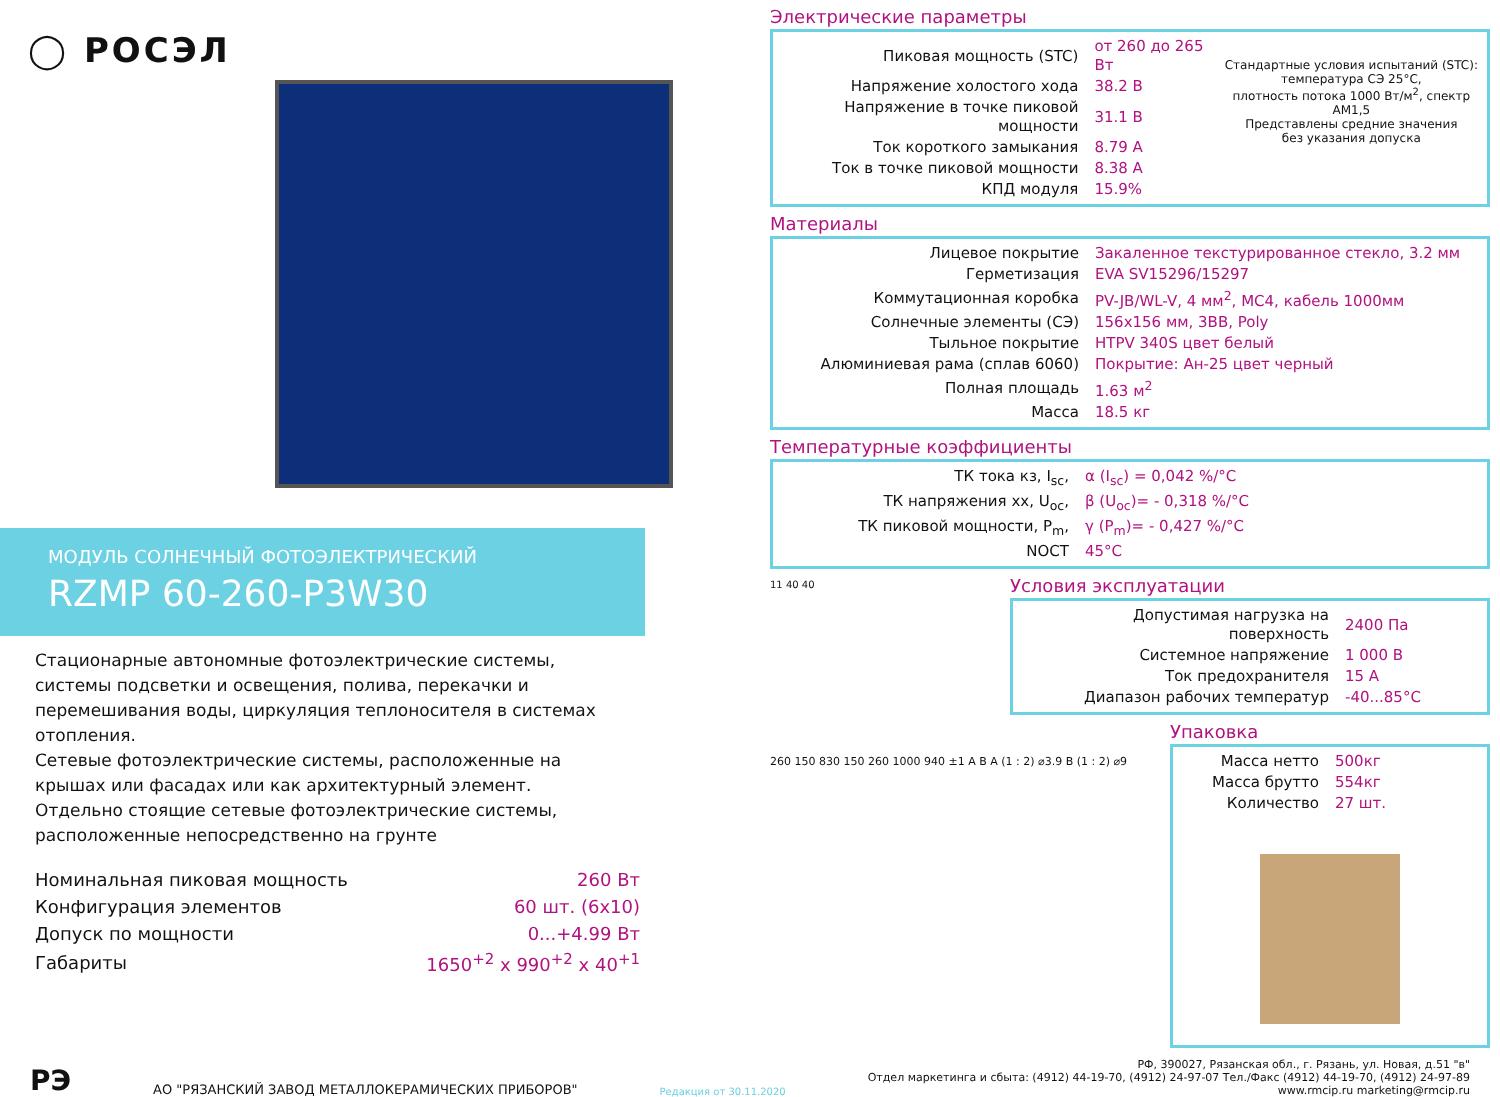◯ РОСЭЛ
МОДУЛЬ СОЛНЕЧНЫЙ ФОТОЭЛЕКТРИЧЕСКИЙ
RZMP 60-260-P3W30
Стационарные автономные фотоэлектрические системы, системы подсветки и освещения, полива, перекачки и перемешивания воды, циркуляция теплоносителя в системах отопления.
Сетевые фотоэлектрические системы, расположенные на крышах или фасадах или как архитектурный элемент.
Отдельно стоящие сетевые фотоэлектрические системы, расположенные непосредственно на грунте
| Номинальная пиковая мощность | 260 Вт |
| Конфигурация элементов | 60 шт. (6x10) |
| Допуск по мощности | 0...+4.99 Вт |
| Габариты | 1650<sup>+2</sup> x 990<sup>+2</sup> x 40<sup>+1</sup> |
Электрические параметры
| Пиковая мощность (STC) | от 260 до 265 Вт |
| Напряжение холостого хода | 38.2 В |
| Напряжение в точке пиковой мощности | 31.1 В |
| Ток короткого замыкания | 8.79 А |
| Ток в точке пиковой мощности | 8.38 А |
| КПД модуля | 15.9% |
Стандартные условия испытаний (STC):
температура СЭ 25°C,
плотность потока 1000 Вт/м<sup>2</sup>, спектр AM1,5
Представлены средние значения
без указания допуска
Материалы
| Лицевое покрытие | Закаленное текстурированное стекло, 3.2 мм |
| Герметизация | EVA SV15296/15297 |
| Коммутационная коробка | PV-JB/WL-V, 4 мм<sup>2</sup>, MC4, кабель 1000мм |
| Солнечные элементы (СЭ) | 156x156 мм, 3BB, Poly |
| Тыльное покрытие | HTPV 340S цвет белый |
| Алюминиевая рама (сплав 6060) | Покрытие: Ан-25 цвет черный |
| Полная площадь | 1.63 м<sup>2</sup> |
| Масса | 18.5 кг |
Температурные коэффициенты
| ТК тока кз, I<sub>sc</sub>, | α (I<sub>sc</sub>) = 0,042 %/°C |
| ТК напряжения хх, U<sub>oc</sub>, | β (U<sub>oc</sub>)= - 0,318 %/°C |
| ТК пиковой мощности, P<sub>m</sub>, | γ (P<sub>m</sub>)= - 0,427 %/°C |
| NOCT | 45°C |
11 40 40
Условия эксплуатации
| Допустимая нагрузка на поверхность | 2400 Па |
| Системное напряжение | 1 000 В |
| Ток предохранителя | 15 А |
| Диапазон рабочих температур | -40...85°C |
260 150 830 150 260 1000 940 ±1 A B A (1 : 2) ⌀3.9 B (1 : 2) ⌀9
Упаковка
| Масса нетто | 500кг |
| Масса брутто | 554кг |
| Количество | 27 шт. |
РЭ
АО "РЯЗАНСКИЙ ЗАВОД МЕТАЛЛОКЕРАМИЧЕСКИХ ПРИБОРОВ"
Редакция от 30.11.2020
РФ, 390027, Рязанская обл., г. Рязань, ул. Новая, д.51 "в"
Отдел маркетинга и сбыта: (4912) 44-19-70, (4912) 24-97-07 Тел./Факс (4912) 44-19-70, (4912) 24-97-89
www.rmcip.ru marketing@rmcip.ru